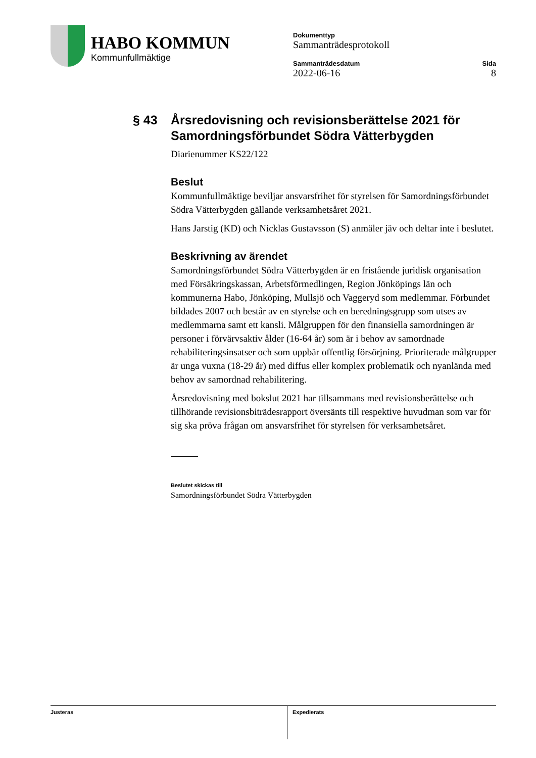HABO KOMMUN
Kommunfullmäktige
Dokumenttyp
Sammanträdesprotokoll
Sammanträdesdatum
2022-06-16
Sida
8
§ 43 Årsredovisning och revisionsberättelse 2021 för Samordningsförbundet Södra Vätterbygden
Diarienummer KS22/122
Beslut
Kommunfullmäktige beviljar ansvarsfrihet för styrelsen för Samordningsförbundet Södra Vätterbygden gällande verksamhetsåret 2021.
Hans Jarstig (KD) och Nicklas Gustavsson (S) anmäler jäv och deltar inte i beslutet.
Beskrivning av ärendet
Samordningsförbundet Södra Vätterbygden är en fristående juridisk organisation med Försäkringskassan, Arbetsförmedlingen, Region Jönköpings län och kommunerna Habo, Jönköping, Mullsjö och Vaggeryd som medlemmar. Förbundet bildades 2007 och består av en styrelse och en beredningsgrupp som utses av medlemmarna samt ett kansli. Målgruppen för den finansiella samordningen är personer i förvärvsaktiv ålder (16-64 år) som är i behov av samordnade rehabiliteringsinsatser och som uppbär offentlig försörjning. Prioriterade målgrupper är unga vuxna (18-29 år) med diffus eller komplex problematik och nyanlända med behov av samordnad rehabilitering.
Årsredovisning med bokslut 2021 har tillsammans med revisionsberättelse och tillhörande revisionsbiträdesrapport översänts till respektive huvudman som var för sig ska pröva frågan om ansvarsfrihet för styrelsen för verksamhetsåret.
Beslutet skickas till
Samordningsförbundet Södra Vätterbygden
Justeras Expedierats